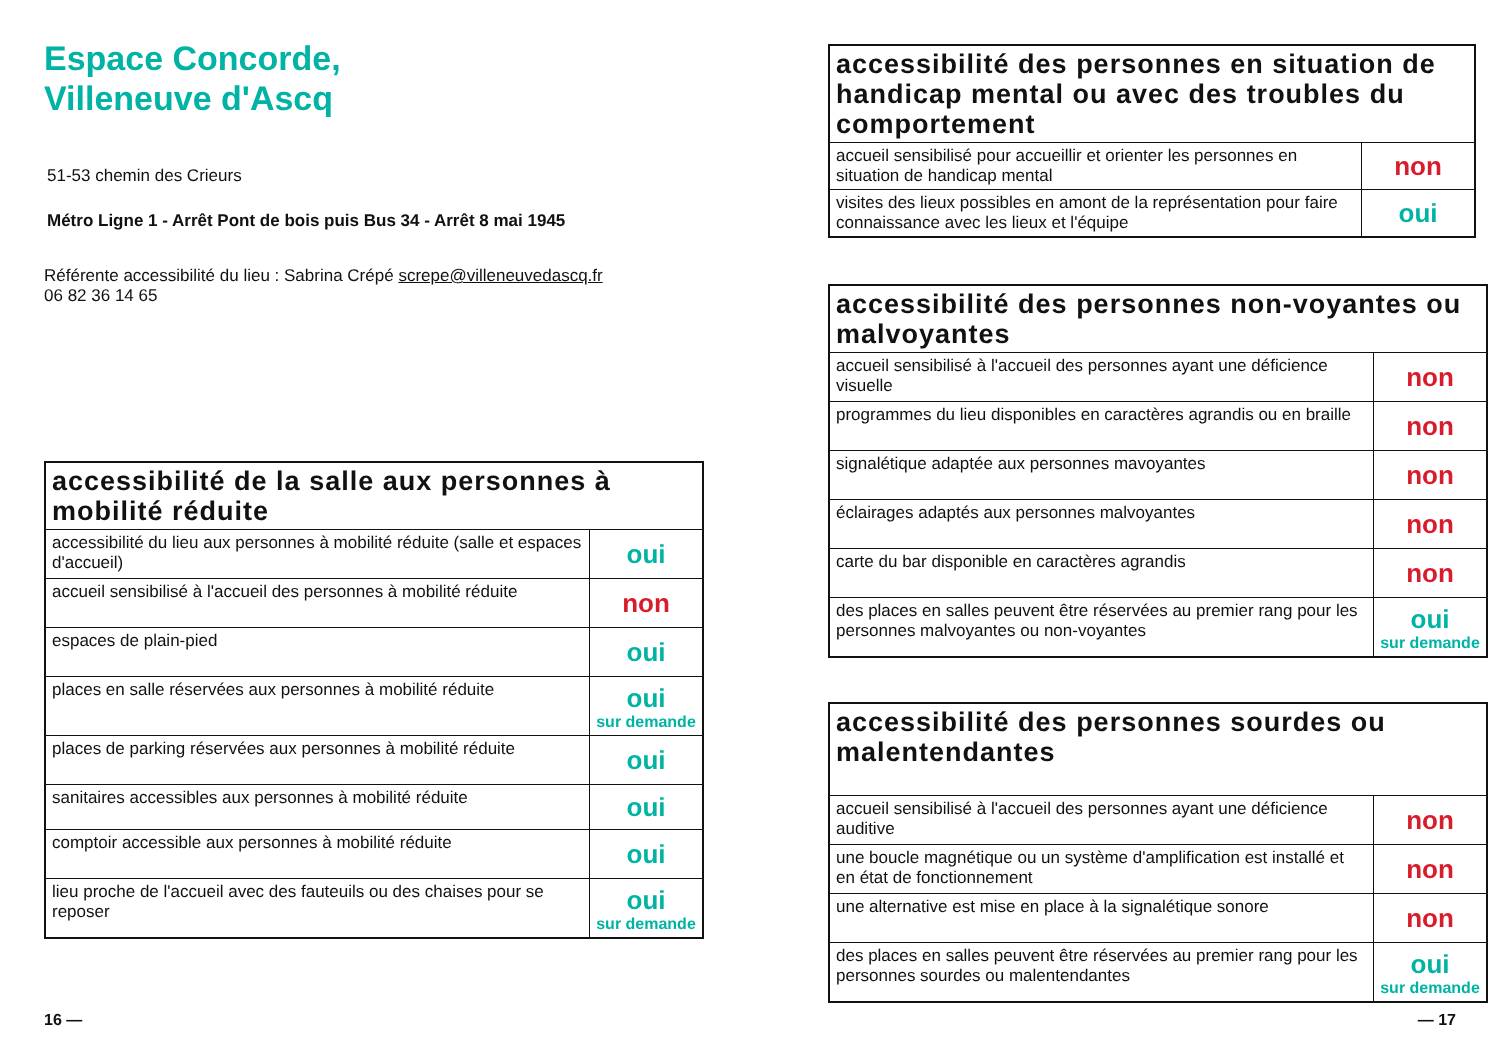Espace Concorde,
Villeneuve d'Ascq
51-53 chemin des Crieurs
Métro Ligne 1 - Arrêt Pont de bois puis Bus 34 - Arrêt 8 mai 1945
Référente accessibilité du lieu : Sabrina Crépé screpe@villeneuvedascq.fr
06 82 36 14 65
| accessibilité de la salle aux personnes à mobilité réduite | |
| --- | --- |
| accessibilité du lieu aux personnes à mobilité réduite (salle et espaces d'accueil) | oui |
| accueil sensibilisé à l'accueil des personnes à mobilité réduite | non |
| espaces de plain-pied | oui |
| places en salle réservées aux personnes à mobilité réduite | oui sur demande |
| places de parking réservées aux personnes à mobilité réduite | oui |
| sanitaires accessibles aux personnes à mobilité réduite | oui |
| comptoir accessible aux personnes à mobilité réduite | oui |
| lieu proche de l'accueil avec des fauteuils ou des chaises pour se reposer | oui sur demande |
16 —
| accessibilité des personnes en situation de handicap mental ou avec des troubles du comportement | |
| --- | --- |
| accueil sensibilisé pour accueillir et orienter les personnes en situation de handicap mental | non |
| visites des lieux possibles en amont de la représentation pour faire connaissance avec les lieux et l'équipe | oui |
| accessibilité des personnes non-voyantes ou malvoyantes | |
| --- | --- |
| accueil sensibilisé à l'accueil des personnes ayant une déficience visuelle | non |
| programmes du lieu disponibles en caractères agrandis ou en braille | non |
| signalétique adaptée aux personnes mavoyantes | non |
| éclairages adaptés aux personnes malvoyantes | non |
| carte du bar disponible en caractères agrandis | non |
| des places en salles peuvent être réservées au premier rang pour les personnes malvoyantes ou non-voyantes | oui sur demande |
| accessibilité des personnes sourdes ou malentendantes | |
| --- | --- |
| accueil sensibilisé à l'accueil des personnes ayant une déficience auditive | non |
| une boucle magnétique ou un système d'amplification est installé et en état de fonctionnement | non |
| une alternative est mise en place à la signalétique sonore | non |
| des places en salles peuvent être réservées au premier rang pour les personnes sourdes ou malentendantes | oui sur demande |
— 17